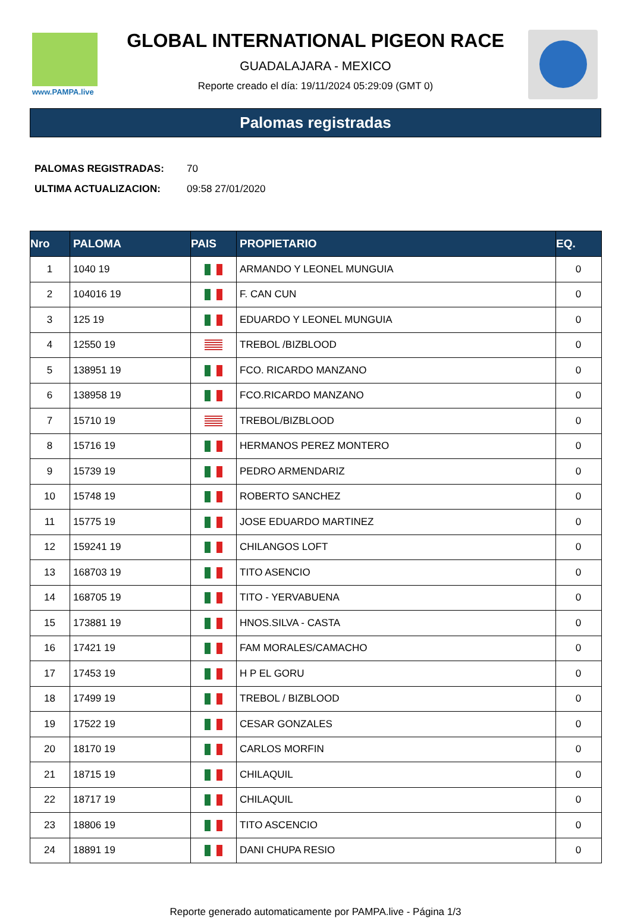www.PAMPA.live
GLOBAL INTERNATIONAL PIGEON RACE
GUADALAJARA - MEXICO
Reporte creado el día: 19/11/2024 05:29:09 (GMT 0)
Palomas registradas
| PALOMAS REGISTRADAS: | 70 |
| ULTIMA ACTUALIZACION: | 09:58 27/01/2020 |
| Nro | PALOMA | PAIS | PROPIETARIO | EQ. |
| --- | --- | --- | --- | --- |
| 1 | 1040 19 | | ARMANDO Y LEONEL MUNGUIA | 0 |
| 2 | 104016 19 | | F. CAN CUN | 0 |
| 3 | 125 19 | | EDUARDO Y LEONEL MUNGUIA | 0 |
| 4 | 12550 19 | | TREBOL /BIZBLOOD | 0 |
| 5 | 138951 19 | | FCO. RICARDO MANZANO | 0 |
| 6 | 138958 19 | | FCO.RICARDO MANZANO | 0 |
| 7 | 15710 19 | | TREBOL/BIZBLOOD | 0 |
| 8 | 15716 19 | | HERMANOS PEREZ MONTERO | 0 |
| 9 | 15739 19 | | PEDRO ARMENDARIZ | 0 |
| 10 | 15748 19 | | ROBERTO SANCHEZ | 0 |
| 11 | 15775 19 | | JOSE EDUARDO MARTINEZ | 0 |
| 12 | 159241 19 | | CHILANGOS LOFT | 0 |
| 13 | 168703 19 | | TITO ASENCIO | 0 |
| 14 | 168705 19 | | TITO - YERVABUENA | 0 |
| 15 | 173881 19 | | HNOS.SILVA - CASTA | 0 |
| 16 | 17421 19 | | FAM MORALES/CAMACHO | 0 |
| 17 | 17453 19 | | H P EL GORU | 0 |
| 18 | 17499 19 | | TREBOL / BIZBLOOD | 0 |
| 19 | 17522 19 | | CESAR GONZALES | 0 |
| 20 | 18170 19 | | CARLOS MORFIN | 0 |
| 21 | 18715 19 | | CHILAQUIL | 0 |
| 22 | 18717 19 | | CHILAQUIL | 0 |
| 23 | 18806 19 | | TITO ASCENCIO | 0 |
| 24 | 18891 19 | | DANI CHUPA RESIO | 0 |
Reporte generado automaticamente por PAMPA.live - Página 1/3